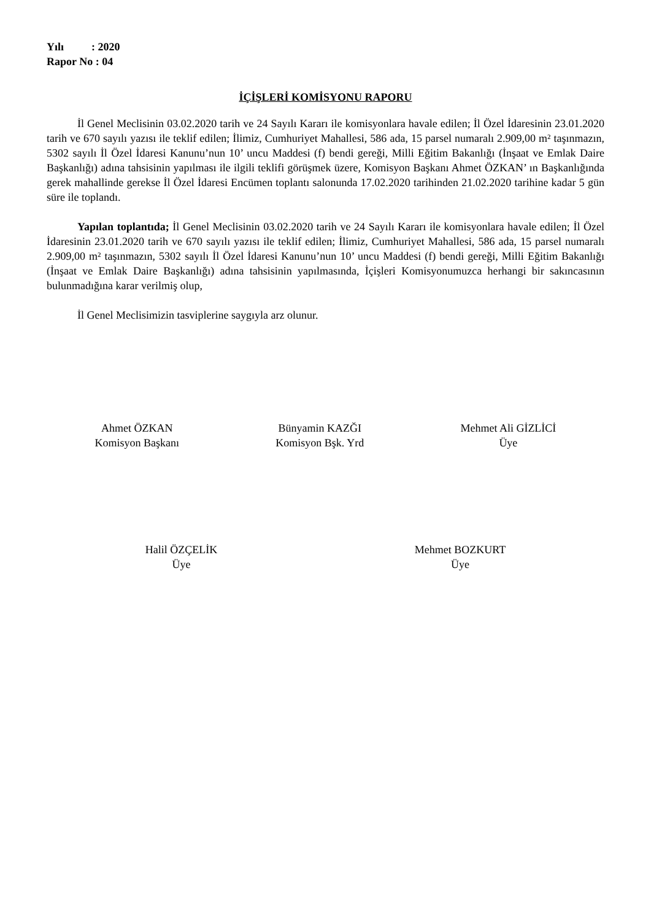Yılı : 2020
Rapor No : 04
İÇİŞLERİ KOMİSYONU RAPORU
İl Genel Meclisinin 03.02.2020 tarih ve 24 Sayılı Kararı ile komisyonlara havale edilen; İl Özel İdaresinin 23.01.2020 tarih ve 670 sayılı yazısı ile teklif edilen; İlimiz, Cumhuriyet Mahallesi, 586 ada, 15 parsel numaralı 2.909,00 m² taşınmazın, 5302 sayılı İl Özel İdaresi Kanunu’nun 10’ uncu Maddesi (f) bendi gereği, Milli Eğitim Bakanlığı (İnşaat ve Emlak Daire Başkanlığı) adına tahsisinin yapılması ile ilgili teklifi görüşmek üzere, Komisyon Başkanı Ahmet ÖZKAN’ ın Başkanlığında gerek mahallinde gerekse İl Özel İdaresi Encümen toplantı salonunda 17.02.2020 tarihinden 21.02.2020 tarihine kadar 5 gün süre ile toplandı.
Yapılan toplantıda; İl Genel Meclisinin 03.02.2020 tarih ve 24 Sayılı Kararı ile komisyonlara havale edilen; İl Özel İdaresinin 23.01.2020 tarih ve 670 sayılı yazısı ile teklif edilen; İlimiz, Cumhuriyet Mahallesi, 586 ada, 15 parsel numaralı 2.909,00 m² taşınmazın, 5302 sayılı İl Özel İdaresi Kanunu’nun 10’ uncu Maddesi (f) bendi gereği, Milli Eğitim Bakanlığı (İnşaat ve Emlak Daire Başkanlığı) adına tahsisinin yapılmasında, İçişleri Komisyonumuzca herhangi bir sakıncasının bulunmadığına karar verilmiş olup,
İl Genel Meclisimizin tasviplerine saygıyla arz olunur.
Ahmet ÖZKAN
Komisyon Başkanı
Bünyamin KAZĞI
Komisyon Bşk. Yrd
Mehmet Ali GİZLİCİ
Üye
Halil ÖZÇELİK
Üye
Mehmet BOZKURT
Üye